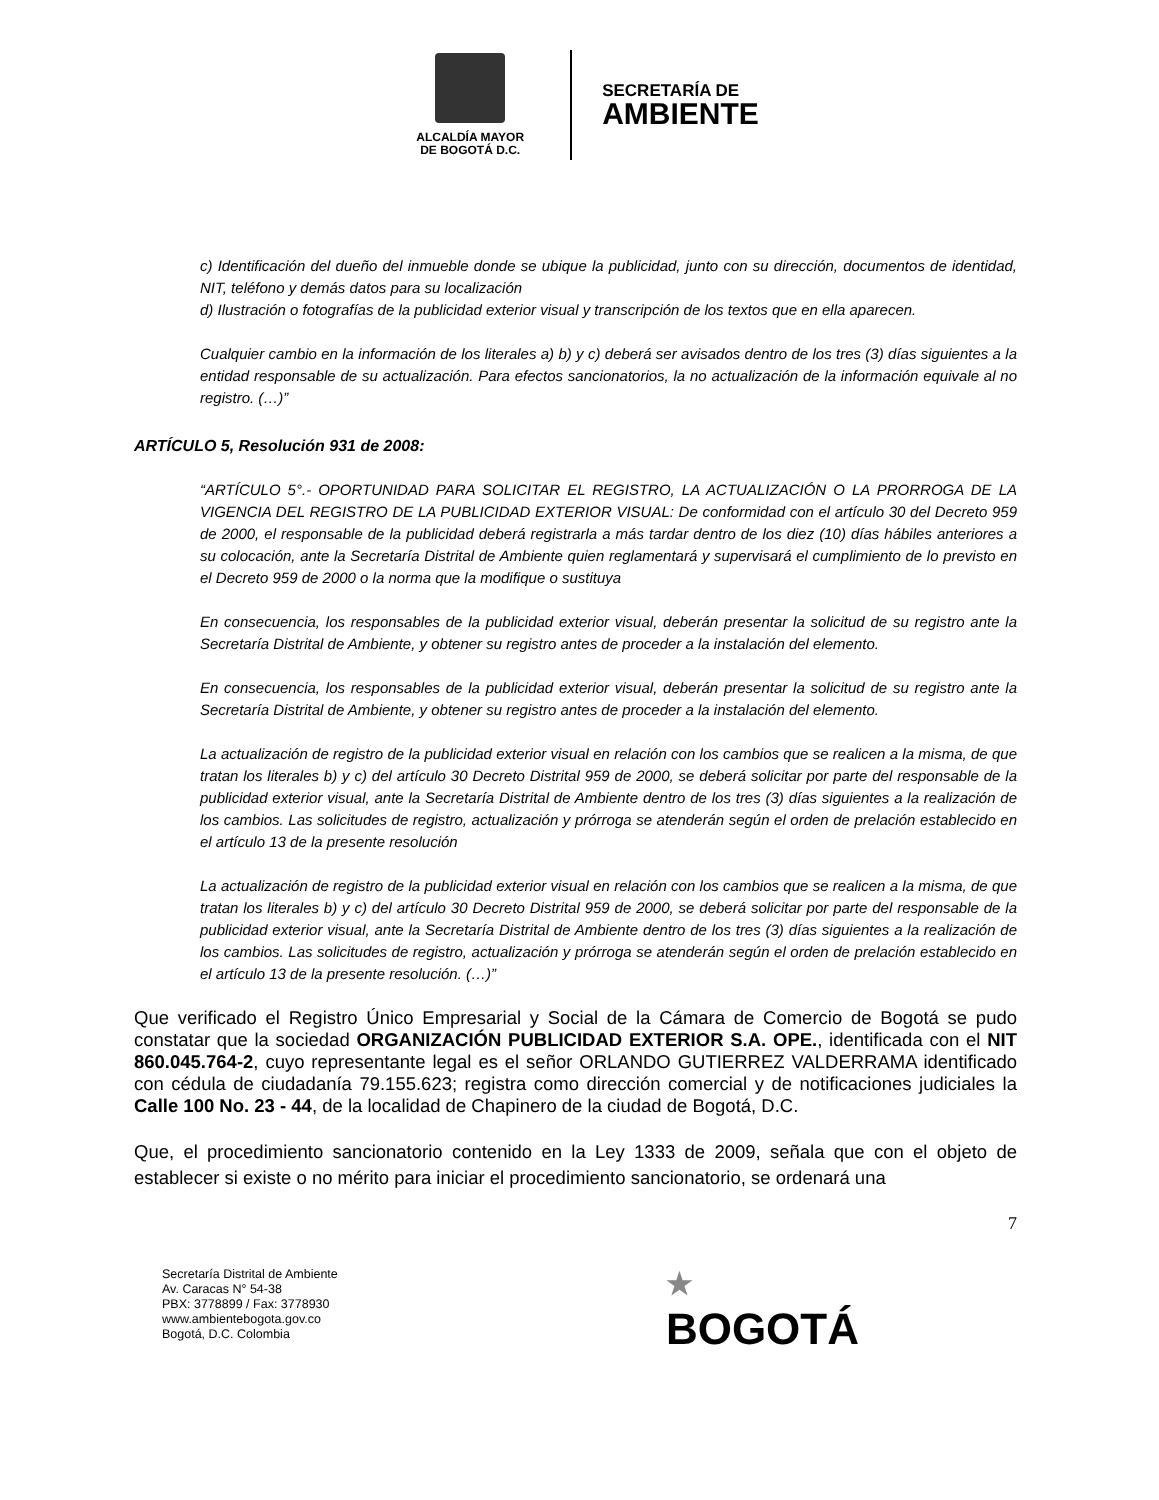ALCALDÍA MAYOR
DE BOGOTÁ D.C.
SECRETARÍA DE
AMBIENTE
c) Identificación del dueño del inmueble donde se ubique la publicidad, junto con su dirección, documentos de identidad, NIT, teléfono y demás datos para su localización
d) Ilustración o fotografías de la publicidad exterior visual y transcripción de los textos que en ella aparecen.
Cualquier cambio en la información de los literales a) b) y c) deberá ser avisados dentro de los tres (3) días siguientes a la entidad responsable de su actualización. Para efectos sancionatorios, la no actualización de la información equivale al no registro. (…)”
ARTÍCULO 5, Resolución 931 de 2008:
“ARTÍCULO 5°.- OPORTUNIDAD PARA SOLICITAR EL REGISTRO, LA ACTUALIZACIÓN O LA PRORROGA DE LA VIGENCIA DEL REGISTRO DE LA PUBLICIDAD EXTERIOR VISUAL: De conformidad con el artículo 30 del Decreto 959 de 2000, el responsable de la publicidad deberá registrarla a más tardar dentro de los diez (10) días hábiles anteriores a su colocación, ante la Secretaría Distrital de Ambiente quien reglamentará y supervisará el cumplimiento de lo previsto en el Decreto 959 de 2000 o la norma que la modifique o sustituya
En consecuencia, los responsables de la publicidad exterior visual, deberán presentar la solicitud de su registro ante la Secretaría Distrital de Ambiente, y obtener su registro antes de proceder a la instalación del elemento.
En consecuencia, los responsables de la publicidad exterior visual, deberán presentar la solicitud de su registro ante la Secretaría Distrital de Ambiente, y obtener su registro antes de proceder a la instalación del elemento.
La actualización de registro de la publicidad exterior visual en relación con los cambios que se realicen a la misma, de que tratan los literales b) y c) del artículo 30 Decreto Distrital 959 de 2000, se deberá solicitar por parte del responsable de la publicidad exterior visual, ante la Secretaría Distrital de Ambiente dentro de los tres (3) días siguientes a la realización de los cambios. Las solicitudes de registro, actualización y prórroga se atenderán según el orden de prelación establecido en el artículo 13 de la presente resolución
La actualización de registro de la publicidad exterior visual en relación con los cambios que se realicen a la misma, de que tratan los literales b) y c) del artículo 30 Decreto Distrital 959 de 2000, se deberá solicitar por parte del responsable de la publicidad exterior visual, ante la Secretaría Distrital de Ambiente dentro de los tres (3) días siguientes a la realización de los cambios. Las solicitudes de registro, actualización y prórroga se atenderán según el orden de prelación establecido en el artículo 13 de la presente resolución. (…)”
Que verificado el Registro Único Empresarial y Social de la Cámara de Comercio de Bogotá se pudo constatar que la sociedad ORGANIZACIÓN PUBLICIDAD EXTERIOR S.A. OPE., identificada con el NIT 860.045.764-2, cuyo representante legal es el señor ORLANDO GUTIERREZ VALDERRAMA identificado con cédula de ciudadanía 79.155.623; registra como dirección comercial y de notificaciones judiciales la Calle 100 No. 23 - 44, de la localidad de Chapinero de la ciudad de Bogotá, D.C.
Que, el procedimiento sancionatorio contenido en la Ley 1333 de 2009, señala que con el objeto de establecer si existe o no mérito para iniciar el procedimiento sancionatorio, se ordenará una
7
Secretaría Distrital de Ambiente
Av. Caracas N° 54-38
PBX: 3778899 / Fax: 3778930
www.ambientebogota.gov.co
Bogotá, D.C. Colombia
★
BOGOTÁ